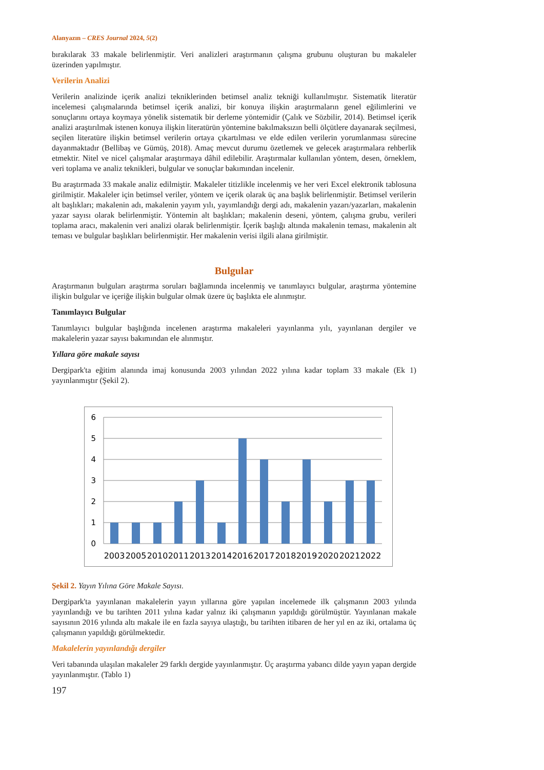Alanyazın – CRES Journal 2024, 5(2)
bırakılarak 33 makale belirlenmiştir. Veri analizleri araştırmanın çalışma grubunu oluşturan bu makaleler üzerinden yapılmıştır.
Verilerin Analizi
Verilerin analizinde içerik analizi tekniklerinden betimsel analiz tekniği kullanılmıştır. Sistematik literatür incelemesi çalışmalarında betimsel içerik analizi, bir konuya ilişkin araştırmaların genel eğilimlerini ve sonuçlarını ortaya koymaya yönelik sistematik bir derleme yöntemidir (Çalık ve Sözbilir, 2014). Betimsel içerik analizi araştırılmak istenen konuya ilişkin literatürün yöntemine bakılmaksızın belli ölçütlere dayanarak seçilmesi, seçilen literatüre ilişkin betimsel verilerin ortaya çıkartılması ve elde edilen verilerin yorumlanması sürecine dayanmaktadır (Bellibaş ve Gümüş, 2018). Amaç mevcut durumu özetlemek ve gelecek araştırmalara rehberlik etmektir. Nitel ve nicel çalışmalar araştırmaya dâhil edilebilir. Araştırmalar kullanılan yöntem, desen, örneklem, veri toplama ve analiz teknikleri, bulgular ve sonuçlar bakımından incelenir.
Bu araştırmada 33 makale analiz edilmiştir. Makaleler titizlikle incelenmiş ve her veri Excel elektronik tablosuna girilmiştir. Makaleler için betimsel veriler, yöntem ve içerik olarak üç ana başlık belirlenmiştir. Betimsel verilerin alt başlıkları; makalenin adı, makalenin yayım yılı, yayımlandığı dergi adı, makalenin yazarı/yazarları, makalenin yazar sayısı olarak belirlenmiştir. Yöntemin alt başlıkları; makalenin deseni, yöntem, çalışma grubu, verileri toplama aracı, makalenin veri analizi olarak belirlenmiştir. İçerik başlığı altında makalenin teması, makalenin alt teması ve bulgular başlıkları belirlenmiştir. Her makalenin verisi ilgili alana girilmiştir.
Bulgular
Araştırmanın bulguları araştırma soruları bağlamında incelenmiş ve tanımlayıcı bulgular, araştırma yöntemine ilişkin bulgular ve içeriğe ilişkin bulgular olmak üzere üç başlıkta ele alınmıştır.
Tanımlayıcı Bulgular
Tanımlayıcı bulgular başlığında incelenen araştırma makaleleri yayınlanma yılı, yayınlanan dergiler ve makalelerin yazar sayısı bakımından ele alınmıştır.
Yıllara göre makale sayısı
Dergipark'ta eğitim alanında imaj konusunda 2003 yılından 2022 yılına kadar toplam 33 makale (Ek 1) yayınlanmıştır (Şekil 2).
6
5
4
3
2
1
0
2003
2005
2010
2011
2013
2014
2016
2017
2018
2019
2020
2021
2022
Şekil 2. Yayın Yılına Göre Makale Sayısı.
Dergipark'ta yayınlanan makalelerin yayın yıllarına göre yapılan incelemede ilk çalışmanın 2003 yılında yayınlandığı ve bu tarihten 2011 yılına kadar yalnız iki çalışmanın yapıldığı görülmüştür. Yayınlanan makale sayısının 2016 yılında altı makale ile en fazla sayıya ulaştığı, bu tarihten itibaren de her yıl en az iki, ortalama üç çalışmanın yapıldığı görülmektedir.
Makalelerin yayınlandığı dergiler
Veri tabanında ulaşılan makaleler 29 farklı dergide yayınlanmıştır. Üç araştırma yabancı dilde yayın yapan dergide yayınlanmıştır. (Tablo 1)
197